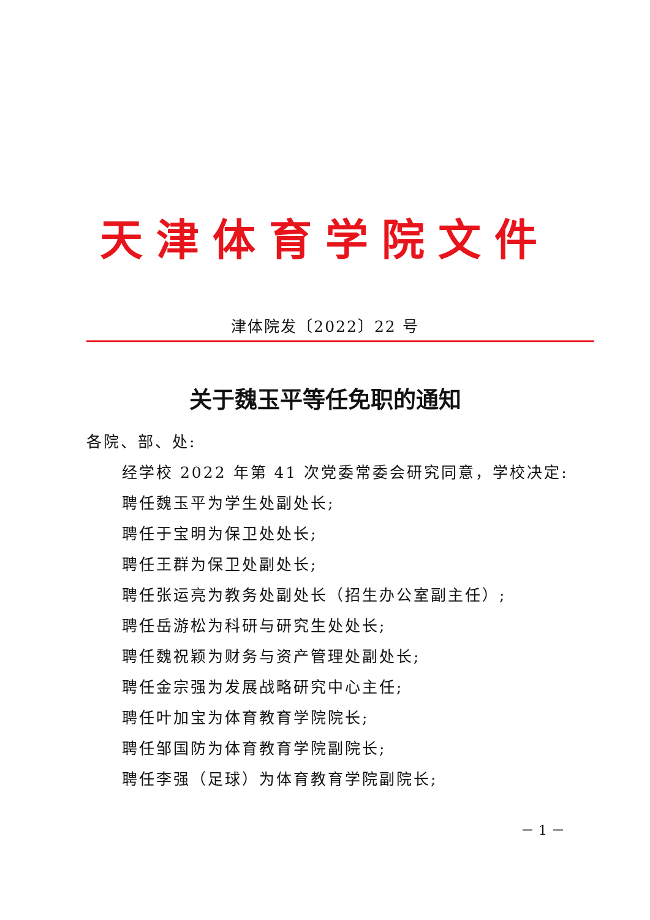天津体育学院文件
津体院发〔2022〕22 号
关于魏玉平等任免职的通知
各院、部、处:
经学校 2022 年第 41 次党委常委会研究同意，学校决定:
聘任魏玉平为学生处副处长;
聘任于宝明为保卫处处长;
聘任王群为保卫处副处长;
聘任张运亮为教务处副处长（招生办公室副主任）;
聘任岳游松为科研与研究生处处长;
聘任魏祝颖为财务与资产管理处副处长;
聘任金宗强为发展战略研究中心主任;
聘任叶加宝为体育教育学院院长;
聘任邹国防为体育教育学院副院长;
聘任李强（足球）为体育教育学院副院长;
－ 1 －